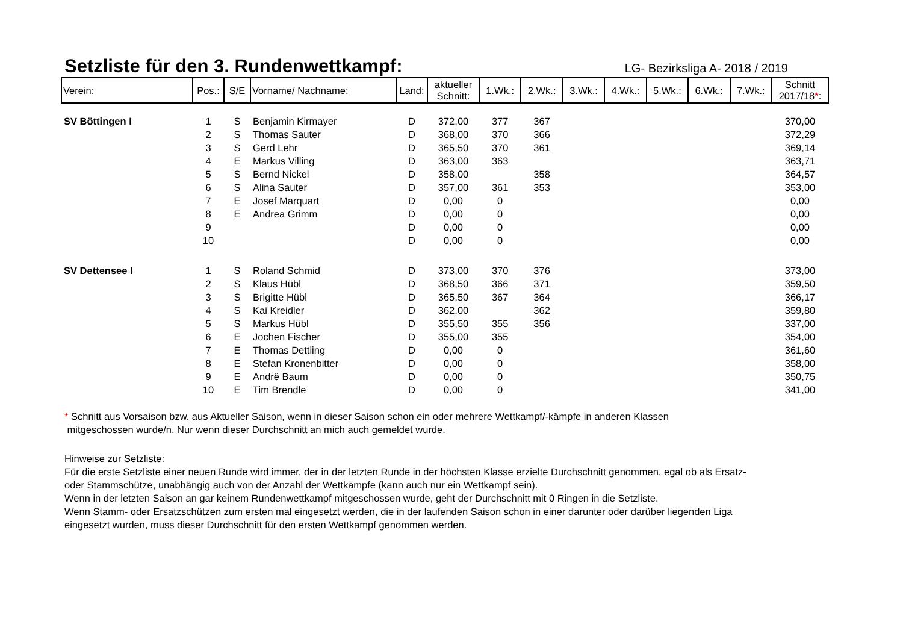Setzliste für den 3. Rundenwettkampf:
LG- Bezirksliga A- 2018 / 2019
| Verein: | Pos.: | S/E | Vorname/ Nachname: | Land: | aktueller Schnitt: | 1.Wk.: | 2.Wk.: | 3.Wk.: | 4.Wk.: | 5.Wk.: | 6.Wk.: | 7.Wk.: | Schnitt 2017/18 * : |
| --- | --- | --- | --- | --- | --- | --- | --- | --- | --- | --- | --- | --- | --- |
| SV Böttingen I | 1 | S | Benjamin Kirmayer | D | 372,00 | 377 | 367 | | | | | | 370,00 |
| | 2 | S | Thomas Sauter | D | 368,00 | 370 | 366 | | | | | | 372,29 |
| | 3 | S | Gerd Lehr | D | 365,50 | 370 | 361 | | | | | | 369,14 |
| | 4 | E | Markus Villing | D | 363,00 | 363 | | | | | | | 363,71 |
| | 5 | S | Bernd Nickel | D | 358,00 | | 358 | | | | | | 364,57 |
| | 6 | S | Alina Sauter | D | 357,00 | 361 | 353 | | | | | | 353,00 |
| | 7 | E | Josef Marquart | D | 0,00 | 0 | | | | | | | 0,00 |
| | 8 | E | Andrea Grimm | D | 0,00 | 0 | | | | | | | 0,00 |
| | 9 | | | D | 0,00 | 0 | | | | | | | 0,00 |
| | 10 | | | D | 0,00 | 0 | | | | | | | 0,00 |
| SV Dettensee I | 1 | S | Roland Schmid | D | 373,00 | 370 | 376 | | | | | | 373,00 |
| | 2 | S | Klaus Hübl | D | 368,50 | 366 | 371 | | | | | | 359,50 |
| | 3 | S | Brigitte Hübl | D | 365,50 | 367 | 364 | | | | | | 366,17 |
| | 4 | S | Kai Kreidler | D | 362,00 | | 362 | | | | | | 359,80 |
| | 5 | S | Markus Hübl | D | 355,50 | 355 | 356 | | | | | | 337,00 |
| | 6 | E | Jochen Fischer | D | 355,00 | 355 | | | | | | | 354,00 |
| | 7 | E | Thomas Dettling | D | 0,00 | 0 | | | | | | | 361,60 |
| | 8 | E | Stefan Kronenbitter | D | 0,00 | 0 | | | | | | | 358,00 |
| | 9 | E | Andrê Baum | D | 0,00 | 0 | | | | | | | 350,75 |
| | 10 | E | Tim Brendle | D | 0,00 | 0 | | | | | | | 341,00 |
* Schnitt aus Vorsaison bzw. aus Aktueller Saison, wenn in dieser Saison schon ein oder mehrere Wettkampf/-kämpfe in anderen Klassen
mitgeschossen wurde/n. Nur wenn dieser Durchschnitt an mich auch gemeldet wurde.
Hinweise zur Setzliste:
Für die erste Setzliste einer neuen Runde wird immer, der in der letzten Runde in der höchsten Klasse erzielte Durchschnitt genommen, egal ob als Ersatz-
oder Stammschütze, unabhängig auch von der Anzahl der Wettkämpfe (kann auch nur ein Wettkampf sein).
Wenn in der letzten Saison an gar keinem Rundenwettkampf mitgeschossen wurde, geht der Durchschnitt mit 0 Ringen in die Setzliste.
Wenn Stamm- oder Ersatzschützen zum ersten mal eingesetzt werden, die in der laufenden Saison schon in einer darunter oder darüber liegenden Liga
eingesetzt wurden, muss dieser Durchschnitt für den ersten Wettkampf genommen werden.